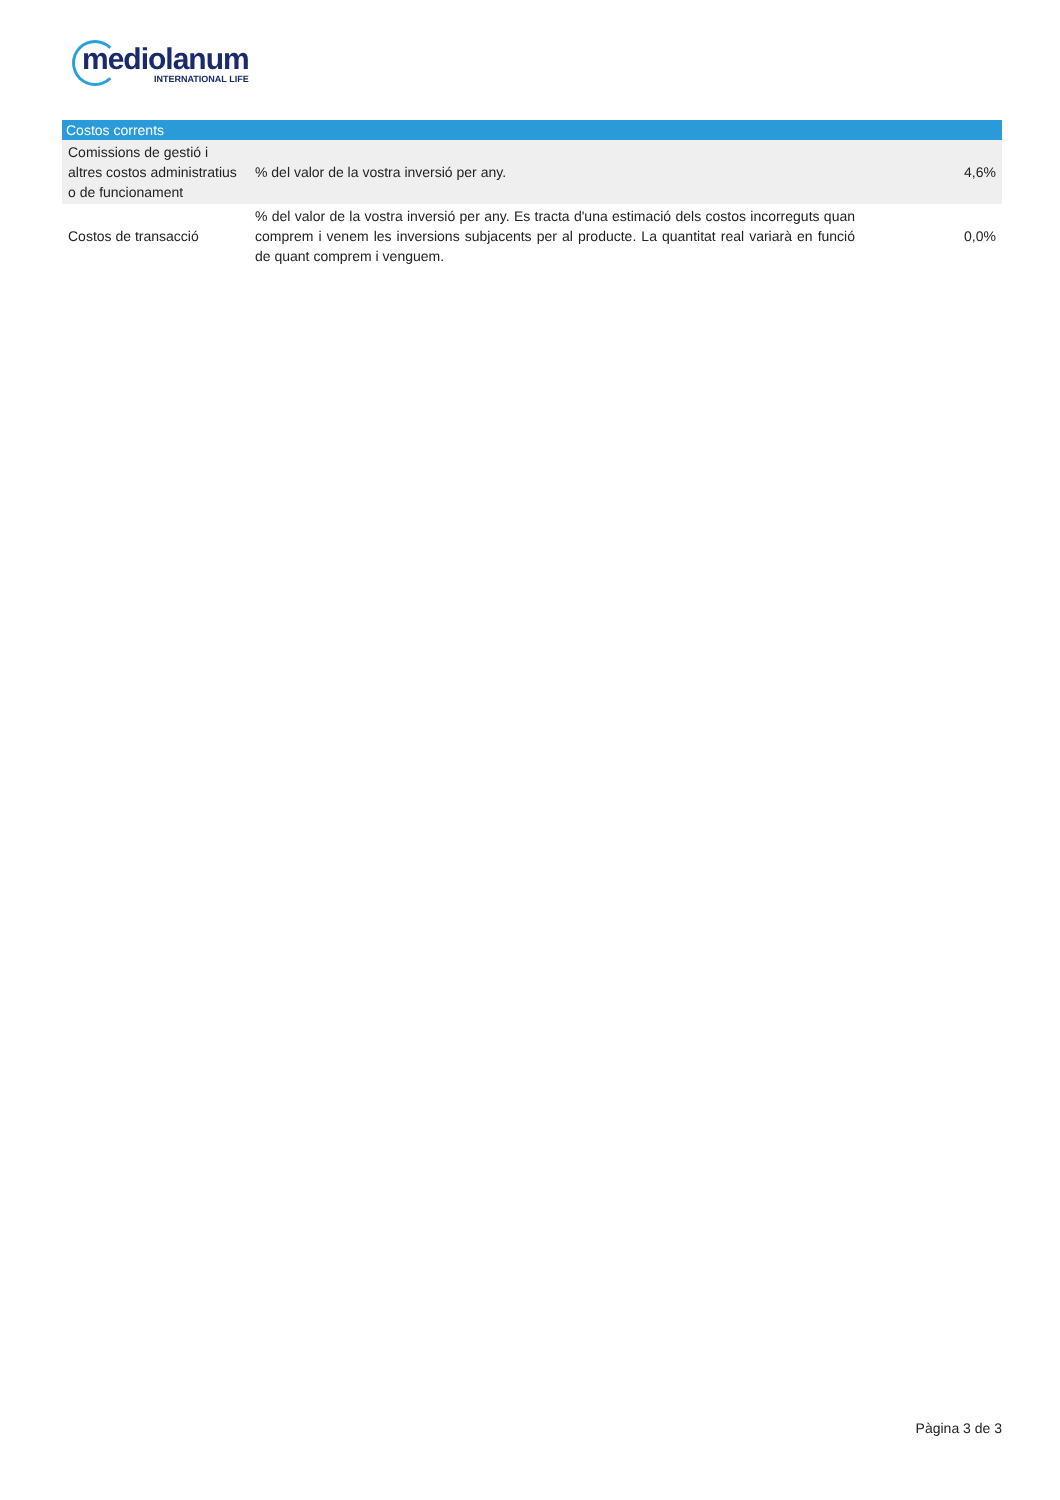mediolanum
INTERNATIONAL LIFE
| Costos corrents | | |
| --- | --- | --- |
| Comissions de gestió i altres costos administratius o de funcionament | % del valor de la vostra inversió per any. | 4,6% |
| Costos de transacció | % del valor de la vostra inversió per any. Es tracta d'una estimació dels costos incorreguts quan comprem i venem les inversions subjacents per al producte. La quantitat real variarà en funció de quant comprem i venguem. | 0,0% |
Pàgina 3 de 3